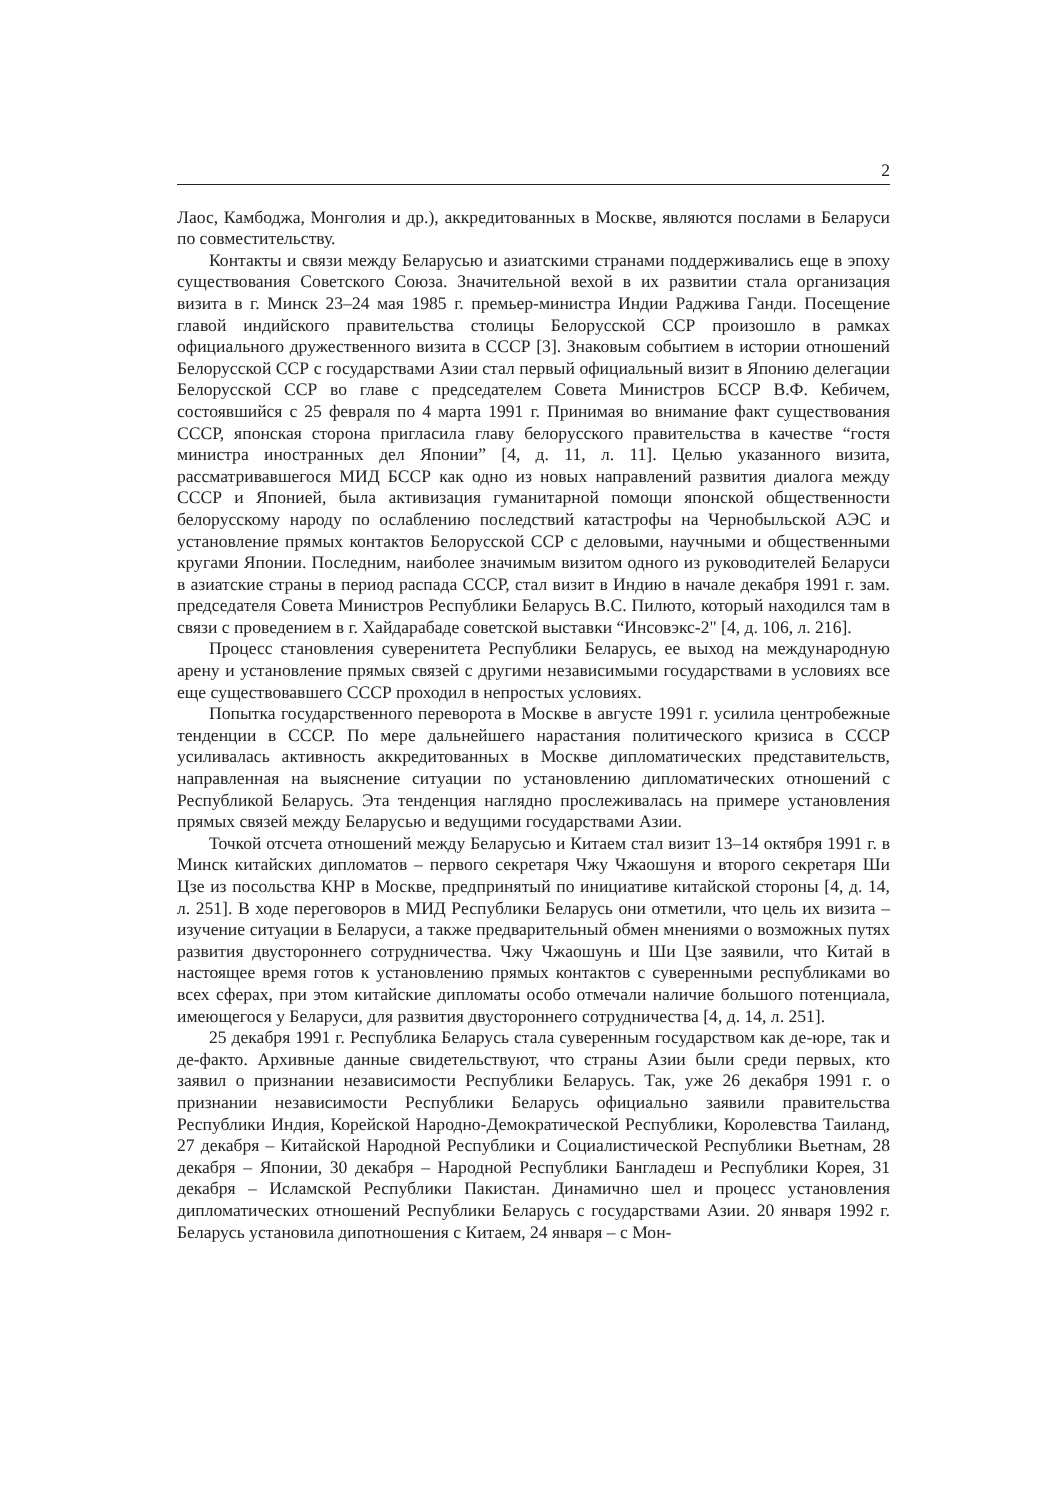2
Лаос, Камбоджа, Монголия и др.), аккредитованных в Москве, являются послами в Беларуси по совместительству.
Контакты и связи между Беларусью и азиатскими странами поддерживались еще в эпоху существования Советского Союза. Значительной вехой в их развитии стала организация визита в г. Минск 23–24 мая 1985 г. премьер-министра Индии Раджива Ганди. Посещение главой индийского правительства столицы Белорусской ССР произошло в рамках официального дружественного визита в СССР [3]. Знаковым событием в истории отношений Белорусской ССР с государствами Азии стал первый официальный визит в Японию делегации Белорусской ССР во главе с председателем Совета Министров БССР В.Ф. Кебичем, состоявшийся с 25 февраля по 4 марта 1991 г. Принимая во внимание факт существования СССР, японская сторона пригласила главу белорусского правительства в качестве “гостя министра иностранных дел Японии” [4, д. 11, л. 11]. Целью указанного визита, рассматривавшегося МИД БССР как одно из новых направлений развития диалога между СССР и Японией, была активизация гуманитарной помощи японской общественности белорусскому народу по ослаблению последствий катастрофы на Чернобыльской АЭС и установление прямых контактов Белорусской ССР с деловыми, научными и общественными кругами Японии. Последним, наиболее значимым визитом одного из руководителей Беларуси в азиатские страны в период распада СССР, стал визит в Индию в начале декабря 1991 г. зам. председателя Совета Министров Республики Беларусь В.С. Пилюто, который находился там в связи с проведением в г. Хайдарабаде советской выставки “Инсовэкс-2" [4, д. 106, л. 216].
Процесс становления суверенитета Республики Беларусь, ее выход на международную арену и установление прямых связей с другими независимыми государствами в условиях все еще существовавшего СССР проходил в непростых условиях.
Попытка государственного переворота в Москве в августе 1991 г. усилила центробежные тенденции в СССР. По мере дальнейшего нарастания политического кризиса в СССР усиливалась активность аккредитованных в Москве дипломатических представительств, направленная на выяснение ситуации по установлению дипломатических отношений с Республикой Беларусь. Эта тенденция наглядно прослеживалась на примере установления прямых связей между Беларусью и ведущими государствами Азии.
Точкой отсчета отношений между Беларусью и Китаем стал визит 13–14 октября 1991 г. в Минск китайских дипломатов – первого секретаря Чжу Чжаошуня и второго секретаря Ши Цзе из посольства КНР в Москве, предпринятый по инициативе китайской стороны [4, д. 14, л. 251]. В ходе переговоров в МИД Республики Беларусь они отметили, что цель их визита – изучение ситуации в Беларуси, а также предварительный обмен мнениями о возможных путях развития двустороннего сотрудничества. Чжу Чжаошунь и Ши Цзе заявили, что Китай в настоящее время готов к установлению прямых контактов с суверенными республиками во всех сферах, при этом китайские дипломаты особо отмечали наличие большого потенциала, имеющегося у Беларуси, для развития двустороннего сотрудничества [4, д. 14, л. 251].
25 декабря 1991 г. Республика Беларусь стала суверенным государством как де-юре, так и де-факто. Архивные данные свидетельствуют, что страны Азии были среди первых, кто заявил о признании независимости Республики Беларусь. Так, уже 26 декабря 1991 г. о признании независимости Республики Беларусь официально заявили правительства Республики Индия, Корейской Народно-Демократической Республики, Королевства Таиланд, 27 декабря – Китайской Народной Республики и Социалистической Республики Вьетнам, 28 декабря – Японии, 30 декабря – Народной Республики Бангладеш и Республики Корея, 31 декабря – Исламской Республики Пакистан. Динамично шел и процесс установления дипломатических отношений Республики Беларусь с государствами Азии. 20 января 1992 г. Беларусь установила дипотношения с Китаем, 24 января – с Мон-